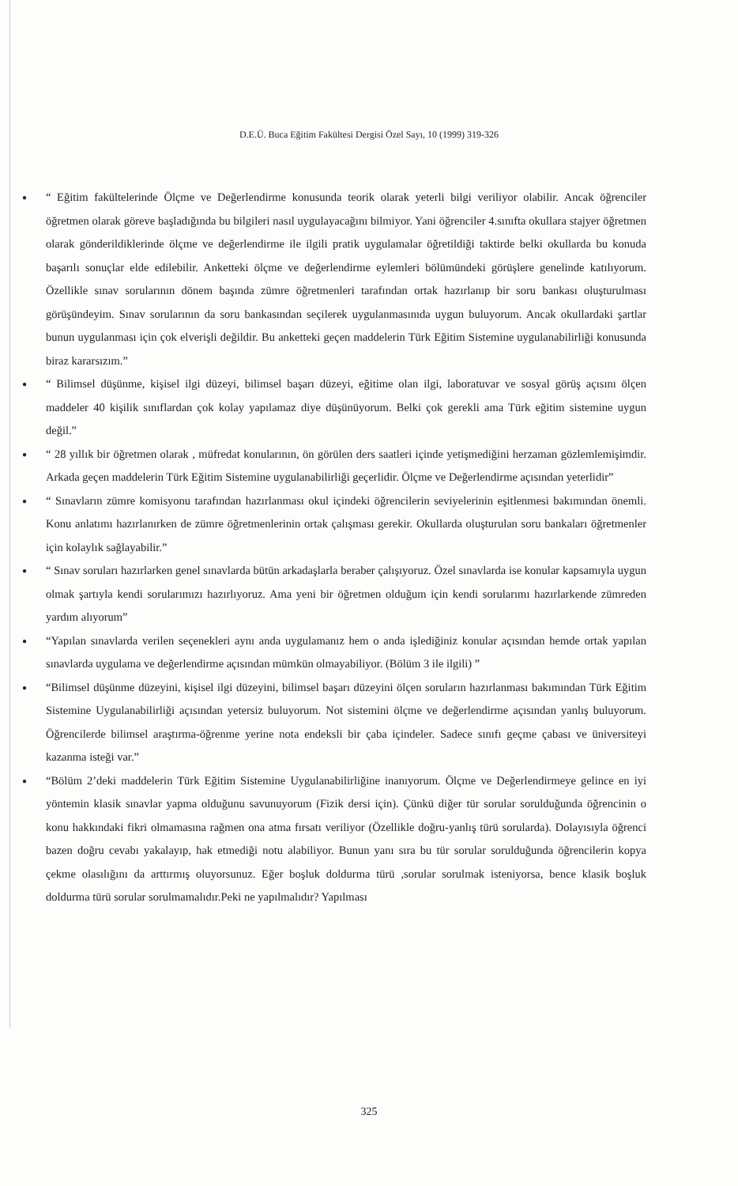D.E.Ü. Buca Eğitim Fakültesi Dergisi Özel Sayı, 10 (1999) 319-326
●
“ Eğitim fakültelerinde Ölçme ve Değerlendirme konusunda teorik olarak yeterli bilgi veriliyor olabilir. Ancak öğrenciler öğretmen olarak göreve başladığında bu bilgileri nasıl uygulayacağını bilmiyor. Yani öğrenciler 4.sınıfta okullara stajyer öğretmen olarak gönderildiklerinde ölçme ve değerlendirme ile ilgili pratik uygulamalar öğretildiği taktirde belki okullarda bu konuda başarılı sonuçlar elde edilebilir. Anketteki ölçme ve değerlendirme eylemleri bölümündeki görüşlere genelinde katılıyorum. Özellikle sınav sorularının dönem başında zümre öğretmenleri tarafından ortak hazırlanıp bir soru bankası oluşturulması görüşündeyim. Sınav sorularının da soru bankasından seçilerek uygulanmasınıda uygun buluyorum. Ancak okullardaki şartlar bunun uygulanması için çok elverişli değildir. Bu anketteki geçen maddelerin Türk Eğitim Sistemine uygulanabilirliği konusunda biraz kararsızım.”
●
“ Bilimsel düşünme, kişisel ilgi düzeyi, bilimsel başarı düzeyi, eğitime olan ilgi, laboratuvar ve sosyal görüş açısını ölçen maddeler 40 kişilik sınıflardan çok kolay yapılamaz diye düşünüyorum. Belki çok gerekli ama Türk eğitim sistemine uygun değil.”
●
“ 28 yıllık bir öğretmen olarak , müfredat konularının, ön görülen ders saatleri içinde yetişmediğini herzaman gözlemlemişimdir. Arkada geçen maddelerin Türk Eğitim Sistemine uygulanabilirliği geçerlidir. Ölçme ve Değerlendirme açısından yeterlidir”
●
“ Sınavların zümre komisyonu tarafından hazırlanması okul içindeki öğrencilerin seviyelerinin eşitlenmesi bakımından önemli. Konu anlatımı hazırlanırken de zümre öğretmenlerinin ortak çalışması gerekir. Okullarda oluşturulan soru bankaları öğretmenler için kolaylık sağlayabilir.”
●
“ Sınav soruları hazırlarken genel sınavlarda bütün arkadaşlarla beraber çalışıyoruz. Özel sınavlarda ise konular kapsamıyla uygun olmak şartıyla kendi sorularımızı hazırlıyoruz. Ama yeni bir öğretmen olduğum için kendi sorularımı hazırlarkende zümreden yardım alıyorum”
●
“Yapılan sınavlarda verilen seçenekleri aynı anda uygulamanız hem o anda işlediğiniz konular açısından hemde ortak yapılan sınavlarda uygulama ve değerlendirme açısından mümkün olmayabiliyor. (Bölüm 3 ile ilgili) ”
●
“Bilimsel düşünme düzeyini, kişisel ilgi düzeyini, bilimsel başarı düzeyini ölçen soruların hazırlanması bakımından Türk Eğitim Sistemine Uygulanabilirliği açısından yetersiz buluyorum. Not sistemini ölçme ve değerlendirme açısından yanlış buluyorum. Öğrencilerde bilimsel araştırma-öğrenme yerine nota endeksli bir çaba içindeler. Sadece sınıfı geçme çabası ve üniversiteyi kazanma isteği var.”
●
“Bölüm 2’deki maddelerin Türk Eğitim Sistemine Uygulanabilirliğine inanıyorum. Ölçme ve Değerlendirmeye gelince en iyi yöntemin klasik sınavlar yapma olduğunu savunuyorum (Fizik dersi için). Çünkü diğer tür sorular sorulduğunda öğrencinin o konu hakkındaki fikri olmamasına rağmen ona atma fırsatı veriliyor (Özellikle doğru-yanlış türü sorularda). Dolayısıyla öğrenci bazen doğru cevabı yakalayıp, hak etmediği notu alabiliyor. Bunun yanı sıra bu tür sorular sorulduğunda öğrencilerin kopya çekme olasılığını da arttırmış oluyorsunuz. Eğer boşluk doldurma türü ,sorular sorulmak isteniyorsa, bence klasik boşluk doldurma türü sorular sorulmamalıdır.Peki ne yapılmalıdır? Yapılması
325